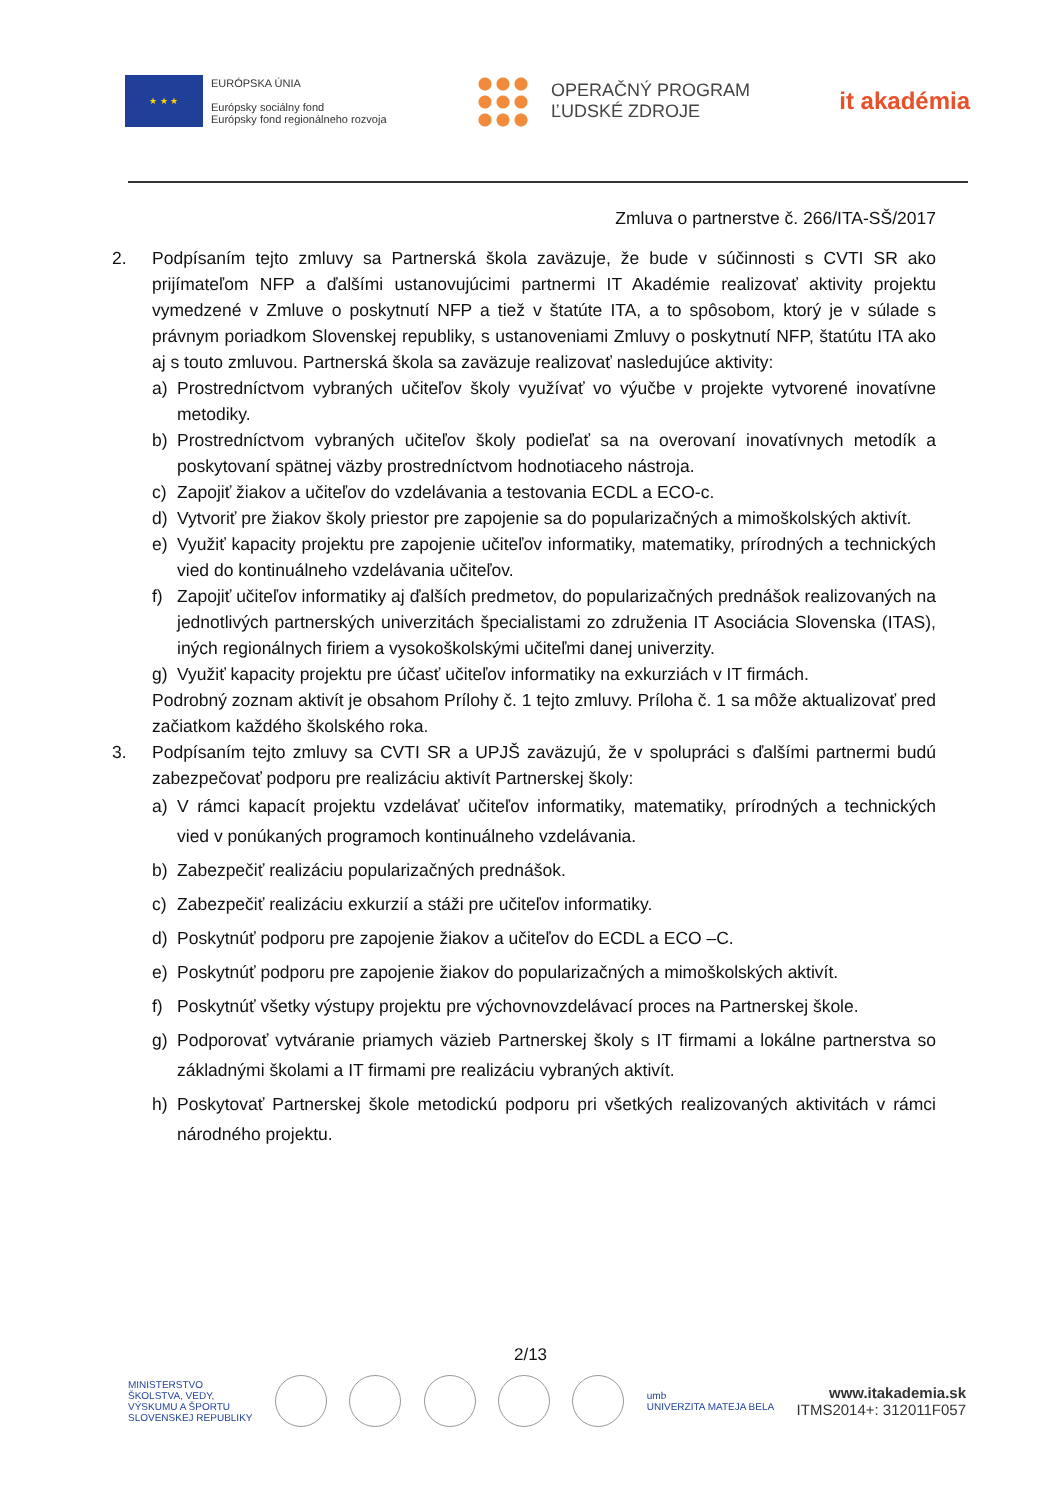★ ★ ★
EURÓPSKA ÚNIA
Európsky sociálny fond
Európsky fond regionálneho rozvoja
OPERAČNÝ PROGRAM
ĽUDSKÉ ZDROJE
it akadémia
Zmluva o partnerstve č. 266/ITA-SŠ/2017
2. Podpísaním tejto zmluvy sa Partnerská škola zaväzuje, že bude v súčinnosti s CVTI SR ako prijímateľom NFP a ďalšími ustanovujúcimi partnermi IT Akadémie realizovať aktivity projektu vymedzené v Zmluve o poskytnutí NFP a tiež v štatúte ITA, a to spôsobom, ktorý je v súlade s právnym poriadkom Slovenskej republiky, s ustanoveniami Zmluvy o poskytnutí NFP, štatútu ITA ako aj s touto zmluvou. Partnerská škola sa zaväzuje realizovať nasledujúce aktivity:
a) Prostredníctvom vybraných učiteľov školy využívať vo výučbe v projekte vytvorené inovatívne metodiky.
b) Prostredníctvom vybraných učiteľov školy podieľať sa na overovaní inovatívnych metodík a poskytovaní spätnej väzby prostredníctvom hodnotiaceho nástroja.
c) Zapojiť žiakov a učiteľov do vzdelávania a testovania ECDL a ECO-c.
d) Vytvoriť pre žiakov školy priestor pre zapojenie sa do popularizačných a mimoškolských aktivít.
e) Využiť kapacity projektu pre zapojenie učiteľov informatiky, matematiky, prírodných a technických vied do kontinuálneho vzdelávania učiteľov.
f) Zapojiť učiteľov informatiky aj ďalších predmetov, do popularizačných prednášok realizovaných na jednotlivých partnerských univerzitách špecialistami zo združenia IT Asociácia Slovenska (ITAS), iných regionálnych firiem a vysokoškolskými učiteľmi danej univerzity.
g) Využiť kapacity projektu pre účasť učiteľov informatiky na exkurziách v IT firmách.
Podrobný zoznam aktivít je obsahom Prílohy č. 1 tejto zmluvy. Príloha č. 1 sa môže aktualizovať pred začiatkom každého školského roka.
3. Podpísaním tejto zmluvy sa CVTI SR a UPJŠ zaväzujú, že v spolupráci s ďalšími partnermi budú zabezpečovať podporu pre realizáciu aktivít Partnerskej školy:
a) V rámci kapacít projektu vzdelávať učiteľov informatiky, matematiky, prírodných a technických vied v ponúkaných programoch kontinuálneho vzdelávania.
b) Zabezpečiť realizáciu popularizačných prednášok.
c) Zabezpečiť realizáciu exkurzií a stáži pre učiteľov informatiky.
d) Poskytnúť podporu pre zapojenie žiakov a učiteľov do ECDL a ECO –C.
e) Poskytnúť podporu pre zapojenie žiakov do popularizačných a mimoškolských aktivít.
f) Poskytnúť všetky výstupy projektu pre výchovnovzdelávací proces na Partnerskej škole.
g) Podporovať vytváranie priamych väzieb Partnerskej školy s IT firmami a lokálne partnerstva so základnými školami a IT firmami pre realizáciu vybraných aktivít.
h) Poskytovať Partnerskej škole metodickú podporu pri všetkých realizovaných aktivitách v rámci národného projektu.
2/13
MINISTERSTVO
ŠKOLSTVA, VEDY,
VÝSKUMU A ŠPORTU
SLOVENSKEJ REPUBLIKY
umb
UNIVERZITA MATEJA BELA
www.itakademia.sk
ITMS2014+: 312011F057